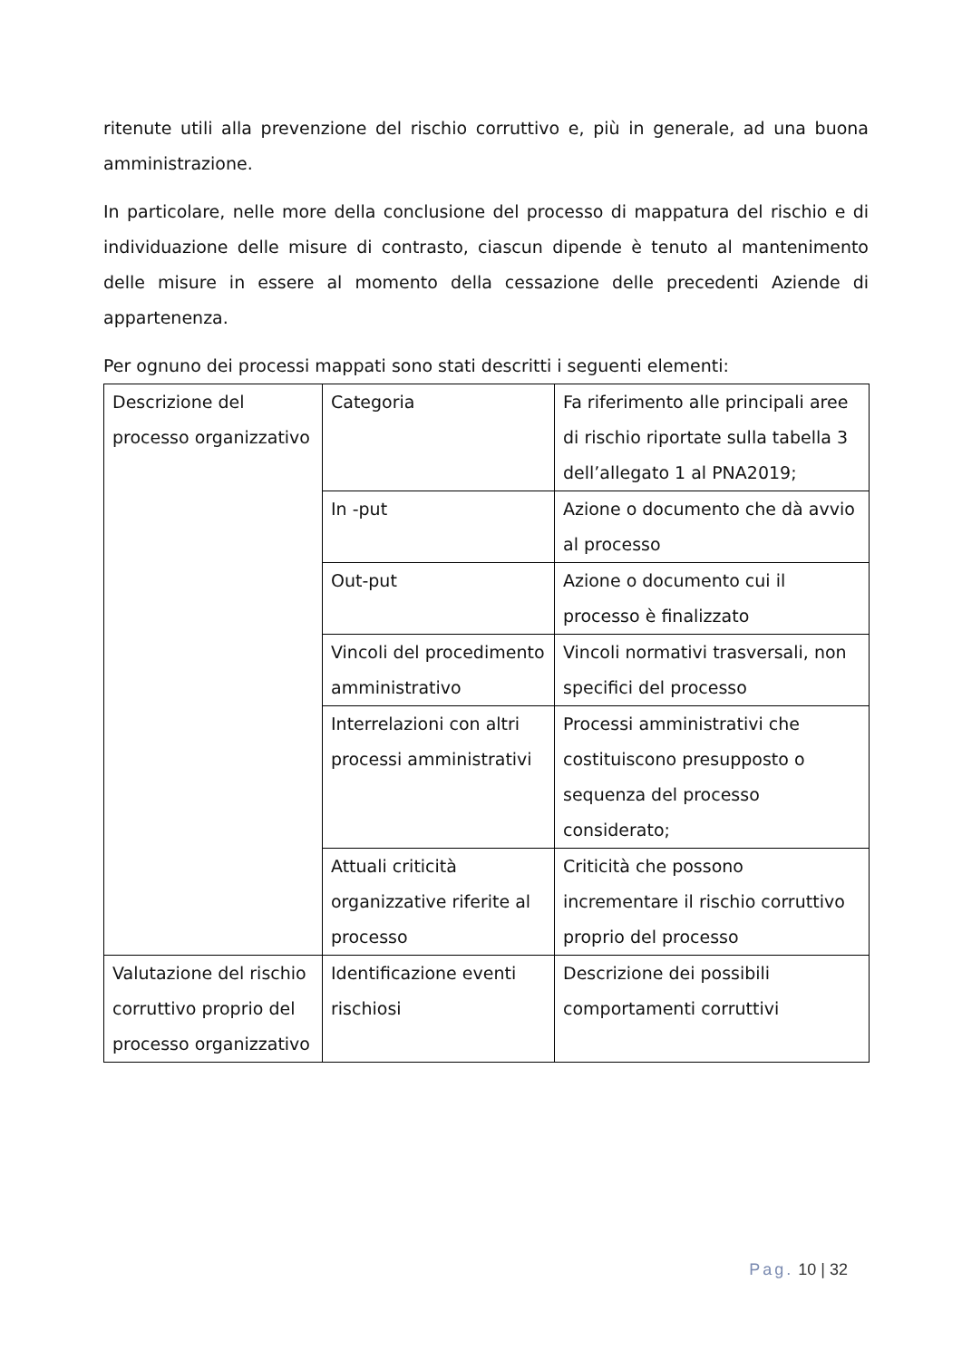ritenute utili alla prevenzione del rischio corruttivo e, più in generale, ad una buona amministrazione.
In particolare, nelle more della conclusione del processo di mappatura del rischio e di individuazione delle misure di contrasto, ciascun dipende è tenuto al mantenimento delle misure in essere al momento della cessazione delle precedenti Aziende di appartenenza.
Per ognuno dei processi mappati sono stati descritti i seguenti elementi:
| Descrizione del processo organizzativo | Categoria | Fa riferimento alle principali aree di rischio riportate sulla tabella 3 dell’allegato 1 al PNA2019; |
| | In -put | Azione o documento che dà avvio al processo |
| | Out-put | Azione o documento cui il processo è finalizzato |
| | Vincoli del procedimento amministrativo | Vincoli normativi trasversali, non specifici del processo |
| | Interrelazioni con altri processi amministrativi | Processi amministrativi che costituiscono presupposto o sequenza del processo considerato; |
| | Attuali criticità organizzative riferite al processo | Criticità che possono incrementare il rischio corruttivo proprio del processo |
| Valutazione del rischio corruttivo proprio del processo organizzativo | Identificazione eventi rischiosi | Descrizione dei possibili comportamenti corruttivi |
Pag. 10 | 32